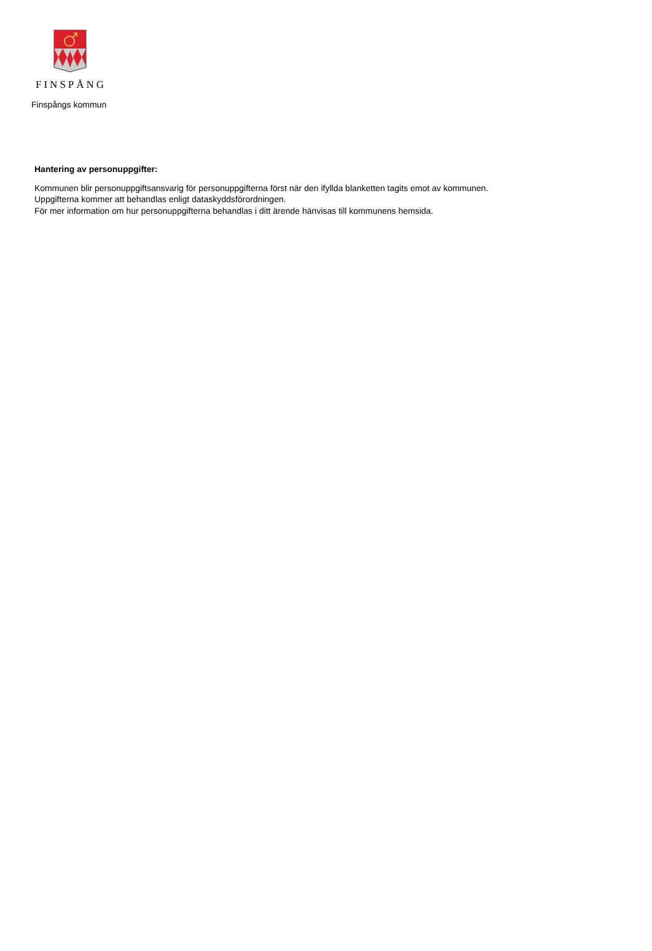FINSPÅNG
Finspångs kommun
Hantering av personuppgifter:
Kommunen blir personuppgiftsansvarig för personuppgifterna först när den ifyllda blanketten tagits emot av kommunen.
Uppgifterna kommer att behandlas enligt dataskyddsförordningen.
För mer information om hur personuppgifterna behandlas i ditt ärende hänvisas till kommunens hemsida.